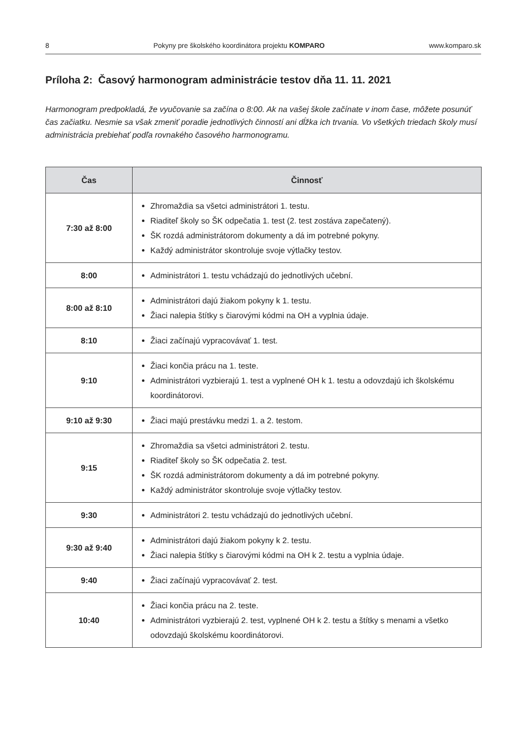8 Pokyny pre školského koordinátora projektu KOMPARO www.komparo.sk
Príloha 2: Časový harmonogram administrácie testov dňa 11. 11. 2021
Harmonogram predpokladá, že vyučovanie sa začína o 8:00. Ak na vašej škole začínate v inom čase, môžete posunúť čas začiatku. Nesmie sa však zmeniť poradie jednotlivých činností ani dĺžka ich trvania. Vo všetkých triedach školy musí administrácia prebiehať podľa rovnakého časového harmonogramu.
| Čas | Činnosť |
| --- | --- |
| 7:30 až 8:00 | Zhromaždia sa všetci administrátori 1. testu. Riaditeľ školy so ŠK odpečatia 1. test (2. test zostáva zapečatený). ŠK rozdá administrátorom dokumenty a dá im potrebné pokyny. Každý administrátor skontroluje svoje výtlačky testov. |
| 8:00 | Administrátori 1. testu vchádzajú do jednotlivých učební. |
| 8:00 až 8:10 | Administrátori dajú žiakom pokyny k 1. testu. Žiaci nalepia štítky s čiarovými kódmi na OH a vyplnia údaje. |
| 8:10 | Žiaci začínajú vypracovávať 1. test. |
| 9:10 | Žiaci končia prácu na 1. teste. Administrátori vyzbierajú 1. test a vyplnené OH k 1. testu a odovzdajú ich školskému koordinátorovi. |
| 9:10 až 9:30 | Žiaci majú prestávku medzi 1. a 2. testom. |
| 9:15 | Zhromaždia sa všetci administrátori 2. testu. Riaditeľ školy so ŠK odpečatia 2. test. ŠK rozdá administrátorom dokumenty a dá im potrebné pokyny. Každý administrátor skontroluje svoje výtlačky testov. |
| 9:30 | Administrátori 2. testu vchádzajú do jednotlivých učební. |
| 9:30 až 9:40 | Administrátori dajú žiakom pokyny k 2. testu. Žiaci nalepia štítky s čiarovými kódmi na OH k 2. testu a vyplnia údaje. |
| 9:40 | Žiaci začínajú vypracovávať 2. test. |
| 10:40 | Žiaci končia prácu na 2. teste. Administrátori vyzbierajú 2. test, vyplnené OH k 2. testu a štítky s menami a všetko odovzdajú školskému koordinátorovi. |